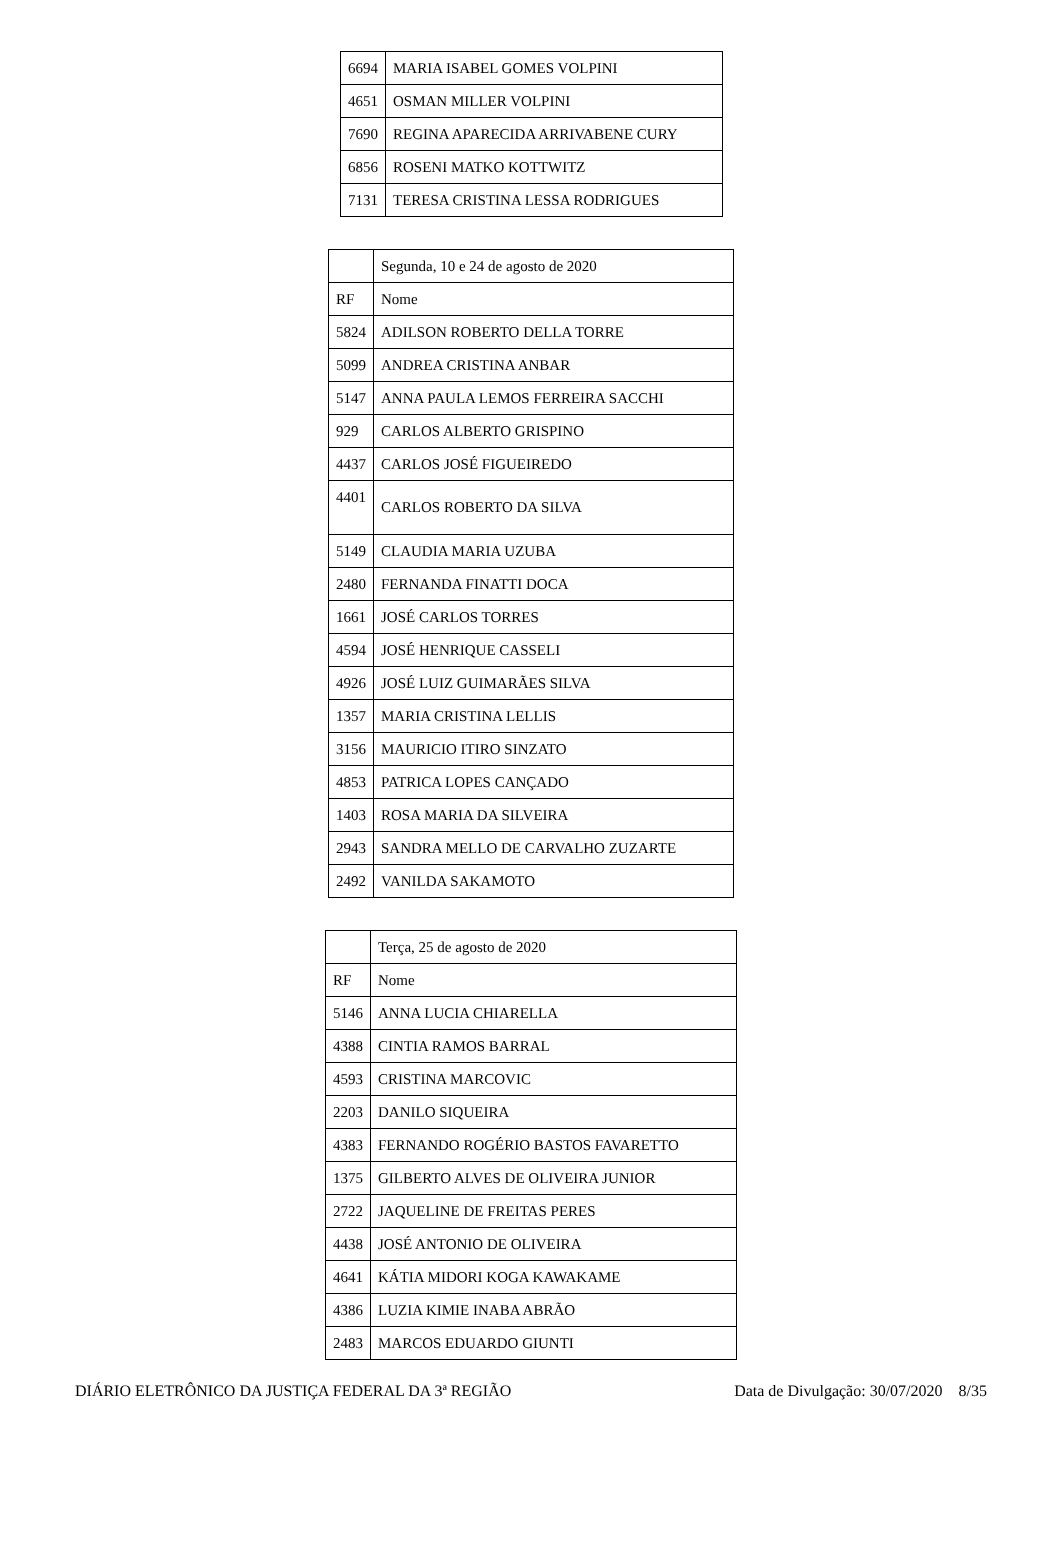| 6694 | MARIA ISABEL GOMES VOLPINI |
| 4651 | OSMAN MILLER VOLPINI |
| 7690 | REGINA APARECIDA ARRIVABENE CURY |
| 6856 | ROSENI MATKO KOTTWITZ |
| 7131 | TERESA CRISTINA LESSA RODRIGUES |
| | Segunda, 10 e 24 de agosto de 2020 |
| RF | Nome |
| 5824 | ADILSON ROBERTO DELLA TORRE |
| 5099 | ANDREA CRISTINA ANBAR |
| 5147 | ANNA PAULA LEMOS FERREIRA SACCHI |
| 929 | CARLOS ALBERTO GRISPINO |
| 4437 | CARLOS JOSÉ FIGUEIREDO |
| 4401 | CARLOS ROBERTO DA SILVA |
| 5149 | CLAUDIA MARIA UZUBA |
| 2480 | FERNANDA FINATTI DOCA |
| 1661 | JOSÉ CARLOS TORRES |
| 4594 | JOSÉ HENRIQUE CASSELI |
| 4926 | JOSÉ LUIZ GUIMARÃES SILVA |
| 1357 | MARIA CRISTINA LELLIS |
| 3156 | MAURICIO ITIRO SINZATO |
| 4853 | PATRICA LOPES CANÇADO |
| 1403 | ROSA MARIA DA SILVEIRA |
| 2943 | SANDRA MELLO DE CARVALHO ZUZARTE |
| 2492 | VANILDA SAKAMOTO |
| | Terça, 25 de agosto de 2020 |
| RF | Nome |
| 5146 | ANNA LUCIA CHIARELLA |
| 4388 | CINTIA RAMOS BARRAL |
| 4593 | CRISTINA MARCOVIC |
| 2203 | DANILO SIQUEIRA |
| 4383 | FERNANDO ROGÉRIO BASTOS FAVARETTO |
| 1375 | GILBERTO ALVES DE OLIVEIRA JUNIOR |
| 2722 | JAQUELINE DE FREITAS PERES |
| 4438 | JOSÉ ANTONIO DE OLIVEIRA |
| 4641 | KÁTIA MIDORI KOGA KAWAKAME |
| 4386 | LUZIA KIMIE INABA ABRÃO |
| 2483 | MARCOS EDUARDO GIUNTI |
DIÁRIO ELETRÔNICO DA JUSTIÇA FEDERAL DA 3ª REGIÃO Data de Divulgação: 30/07/2020 8/35